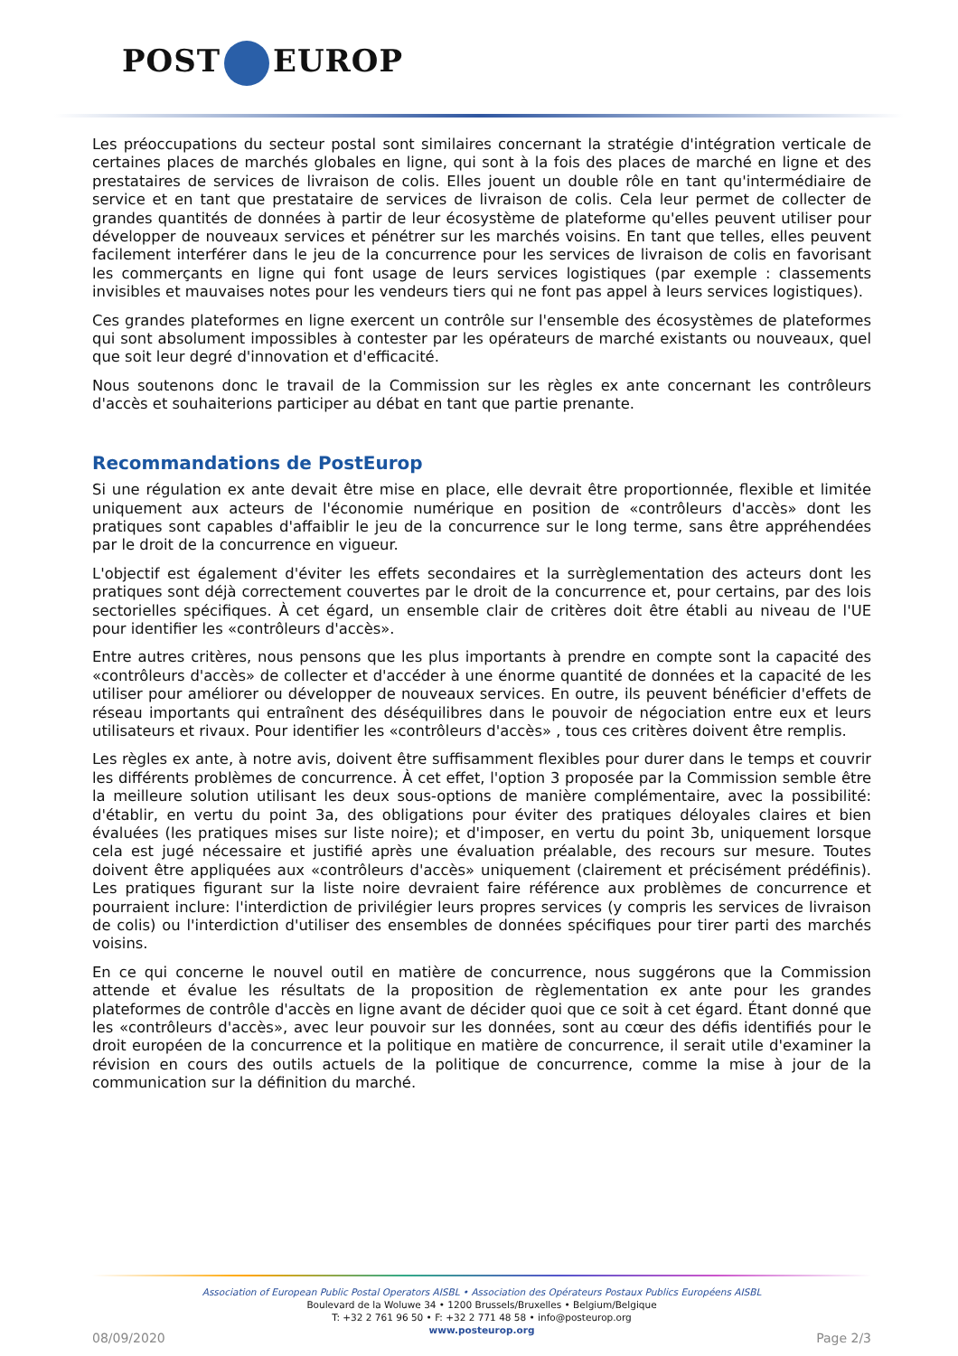POST EUROP
Les préoccupations du secteur postal sont similaires concernant la stratégie d'intégration verticale de certaines places de marchés globales en ligne, qui sont à la fois des places de marché en ligne et des prestataires de services de livraison de colis. Elles jouent un double rôle en tant qu'intermédiaire de service et en tant que prestataire de services de livraison de colis. Cela leur permet de collecter de grandes quantités de données à partir de leur écosystème de plateforme qu'elles peuvent utiliser pour développer de nouveaux services et pénétrer sur les marchés voisins. En tant que telles, elles peuvent facilement interférer dans le jeu de la concurrence pour les services de livraison de colis en favorisant les commerçants en ligne qui font usage de leurs services logistiques (par exemple : classements invisibles et mauvaises notes pour les vendeurs tiers qui ne font pas appel à leurs services logistiques).
Ces grandes plateformes en ligne exercent un contrôle sur l'ensemble des écosystèmes de plateformes qui sont absolument impossibles à contester par les opérateurs de marché existants ou nouveaux, quel que soit leur degré d'innovation et d'efficacité.
Nous soutenons donc le travail de la Commission sur les règles ex ante concernant les contrôleurs d'accès et souhaiterions participer au débat en tant que partie prenante.
Recommandations de PostEurop
Si une régulation ex ante devait être mise en place, elle devrait être proportionnée, flexible et limitée uniquement aux acteurs de l'économie numérique en position de «contrôleurs d'accès» dont les pratiques sont capables d'affaiblir le jeu de la concurrence sur le long terme, sans être appréhendées par le droit de la concurrence en vigueur.
L'objectif est également d'éviter les effets secondaires et la surrèglementation des acteurs dont les pratiques sont déjà correctement couvertes par le droit de la concurrence et, pour certains, par des lois sectorielles spécifiques. À cet égard, un ensemble clair de critères doit être établi au niveau de l'UE pour identifier les «contrôleurs d'accès».
Entre autres critères, nous pensons que les plus importants à prendre en compte sont la capacité des «contrôleurs d'accès» de collecter et d'accéder à une énorme quantité de données et la capacité de les utiliser pour améliorer ou développer de nouveaux services. En outre, ils peuvent bénéficier d'effets de réseau importants qui entraînent des déséquilibres dans le pouvoir de négociation entre eux et leurs utilisateurs et rivaux. Pour identifier les «contrôleurs d'accès» , tous ces critères doivent être remplis.
Les règles ex ante, à notre avis, doivent être suffisamment flexibles pour durer dans le temps et couvrir les différents problèmes de concurrence. À cet effet, l'option 3 proposée par la Commission semble être la meilleure solution utilisant les deux sous-options de manière complémentaire, avec la possibilité: d'établir, en vertu du point 3a, des obligations pour éviter des pratiques déloyales claires et bien évaluées (les pratiques mises sur liste noire); et d'imposer, en vertu du point 3b, uniquement lorsque cela est jugé nécessaire et justifié après une évaluation préalable, des recours sur mesure. Toutes doivent être appliquées aux «contrôleurs d'accès» uniquement (clairement et précisément prédéfinis). Les pratiques figurant sur la liste noire devraient faire référence aux problèmes de concurrence et pourraient inclure: l'interdiction de privilégier leurs propres services (y compris les services de livraison de colis) ou l'interdiction d'utiliser des ensembles de données spécifiques pour tirer parti des marchés voisins.
En ce qui concerne le nouvel outil en matière de concurrence, nous suggérons que la Commission attende et évalue les résultats de la proposition de règlementation ex ante pour les grandes plateformes de contrôle d'accès en ligne avant de décider quoi que ce soit à cet égard. Étant donné que les «contrôleurs d'accès», avec leur pouvoir sur les données, sont au cœur des défis identifiés pour le droit européen de la concurrence et la politique en matière de concurrence, il serait utile d'examiner la révision en cours des outils actuels de la politique de concurrence, comme la mise à jour de la communication sur la définition du marché.
Association of European Public Postal Operators AISBL • Association des Opérateurs Postaux Publics Européens AISBL
Boulevard de la Woluwe 34 • 1200 Brussels/Bruxelles • Belgium/Belgique
T: +32 2 761 96 50 • F: +32 2 771 48 58 • info@posteurop.org
www.posteurop.org
08/09/2020 Page 2/3